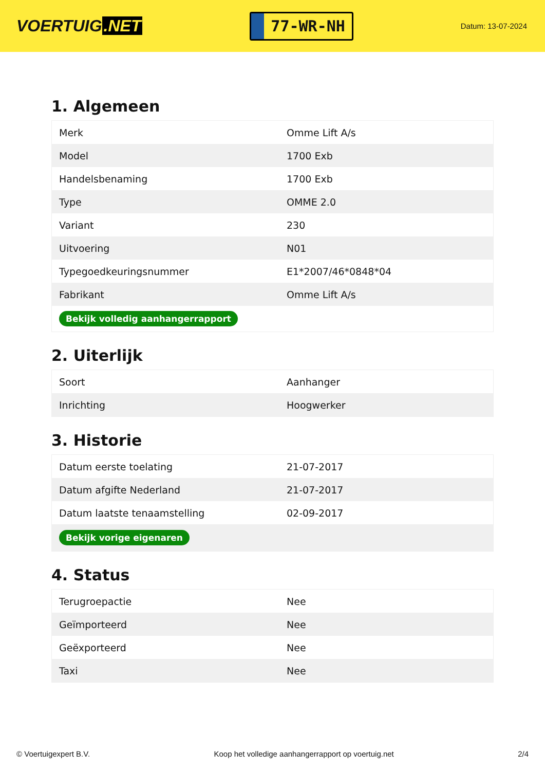VOERTUIG.NET
77-WR-NH
Datum: 13-07-2024
1. Algemeen
| Merk | Omme Lift A/s |
| Model | 1700 Exb |
| Handelsbenaming | 1700 Exb |
| Type | OMME 2.0 |
| Variant | 230 |
| Uitvoering | N01 |
| Typegoedkeuringsnummer | E1*2007/46*0848*04 |
| Fabrikant | Omme Lift A/s |
| Bekijk volledig aanhangerrapport | |
2. Uiterlijk
| Soort | Aanhanger |
| Inrichting | Hoogwerker |
3. Historie
| Datum eerste toelating | 21-07-2017 |
| Datum afgifte Nederland | 21-07-2017 |
| Datum laatste tenaamstelling | 02-09-2017 |
| Bekijk vorige eigenaren | |
4. Status
| Terugroepactie | Nee |
| Geïmporteerd | Nee |
| Geëxporteerd | Nee |
| Taxi | Nee |
© Voertuigexpert B.V. Koop het volledige aanhangerrapport op voertuig.net 2/4